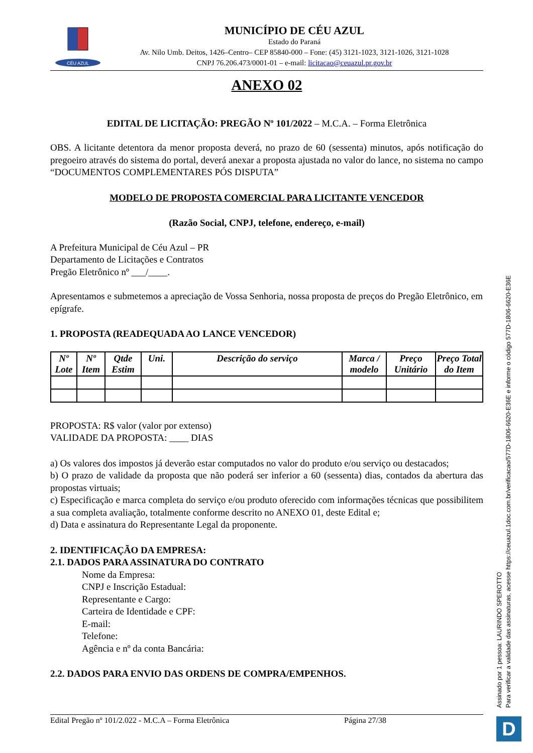CÉU AZUL
MUNICÍPIO DE CÉU AZUL
Estado do Paraná
Av. Nilo Umb. Deitos, 1426–Centro– CEP 85840-000 – Fone: (45) 3121-1023, 3121-1026, 3121-1028
CNPJ 76.206.473/0001-01 – e-mail: licitacao@ceuazul.pr.gov.br
ANEXO 02
EDITAL DE LICITAÇÃO: PREGÃO Nº 101/2022 – M.C.A. – Forma Eletrônica
OBS. A licitante detentora da menor proposta deverá, no prazo de 60 (sessenta) minutos, após notificação do pregoeiro através do sistema do portal, deverá anexar a proposta ajustada no valor do lance, no sistema no campo “DOCUMENTOS COMPLEMENTARES PÓS DISPUTA”
MODELO DE PROPOSTA COMERCIAL PARA LICITANTE VENCEDOR
(Razão Social, CNPJ, telefone, endereço, e-mail)
A Prefeitura Municipal de Céu Azul – PR
Departamento de Licitações e Contratos
Pregão Eletrônico nº ___/____.
Apresentamos e submetemos a apreciação de Vossa Senhoria, nossa proposta de preços do Pregão Eletrônico, em epígrafe.
1. PROPOSTA (READEQUADA AO LANCE VENCEDOR)
| Nº Lote | Nº Item | Qtde Estim | Uni. | Descrição do serviço | Marca / modelo | Preço Unitário | Preço Total do Item |
| --- | --- | --- | --- | --- | --- | --- | --- |
PROPOSTA: R$ valor (valor por extenso)
VALIDADE DA PROPOSTA: ____ DIAS
a) Os valores dos impostos já deverão estar computados no valor do produto e/ou serviço ou destacados;
b) O prazo de validade da proposta que não poderá ser inferior a 60 (sessenta) dias, contados da abertura das propostas virtuais;
c) Especificação e marca completa do serviço e/ou produto oferecido com informações técnicas que possibilitem a sua completa avaliação, totalmente conforme descrito no ANEXO 01, deste Edital e;
d) Data e assinatura do Representante Legal da proponente.
2. IDENTIFICAÇÃO DA EMPRESA:
2.1. DADOS PARA ASSINATURA DO CONTRATO
Nome da Empresa:
CNPJ e Inscrição Estadual:
Representante e Cargo:
Carteira de Identidade e CPF:
E-mail:
Telefone:
Agência e nº da conta Bancária:
2.2. DADOS PARA ENVIO DAS ORDENS DE COMPRA/EMPENHOS.
Assinado por 1 pessoa: LAURINDO SPEROTTO
Para verificar a validade das assinaturas, acesse https://ceuazul.1doc.com.br/verificacao/577D-1806-6620-E36E e informe o código 577D-1806-6620-E36E
Edital Pregão nº 101/2.022 - M.C.A – Forma Eletrônica Página 27/38 D